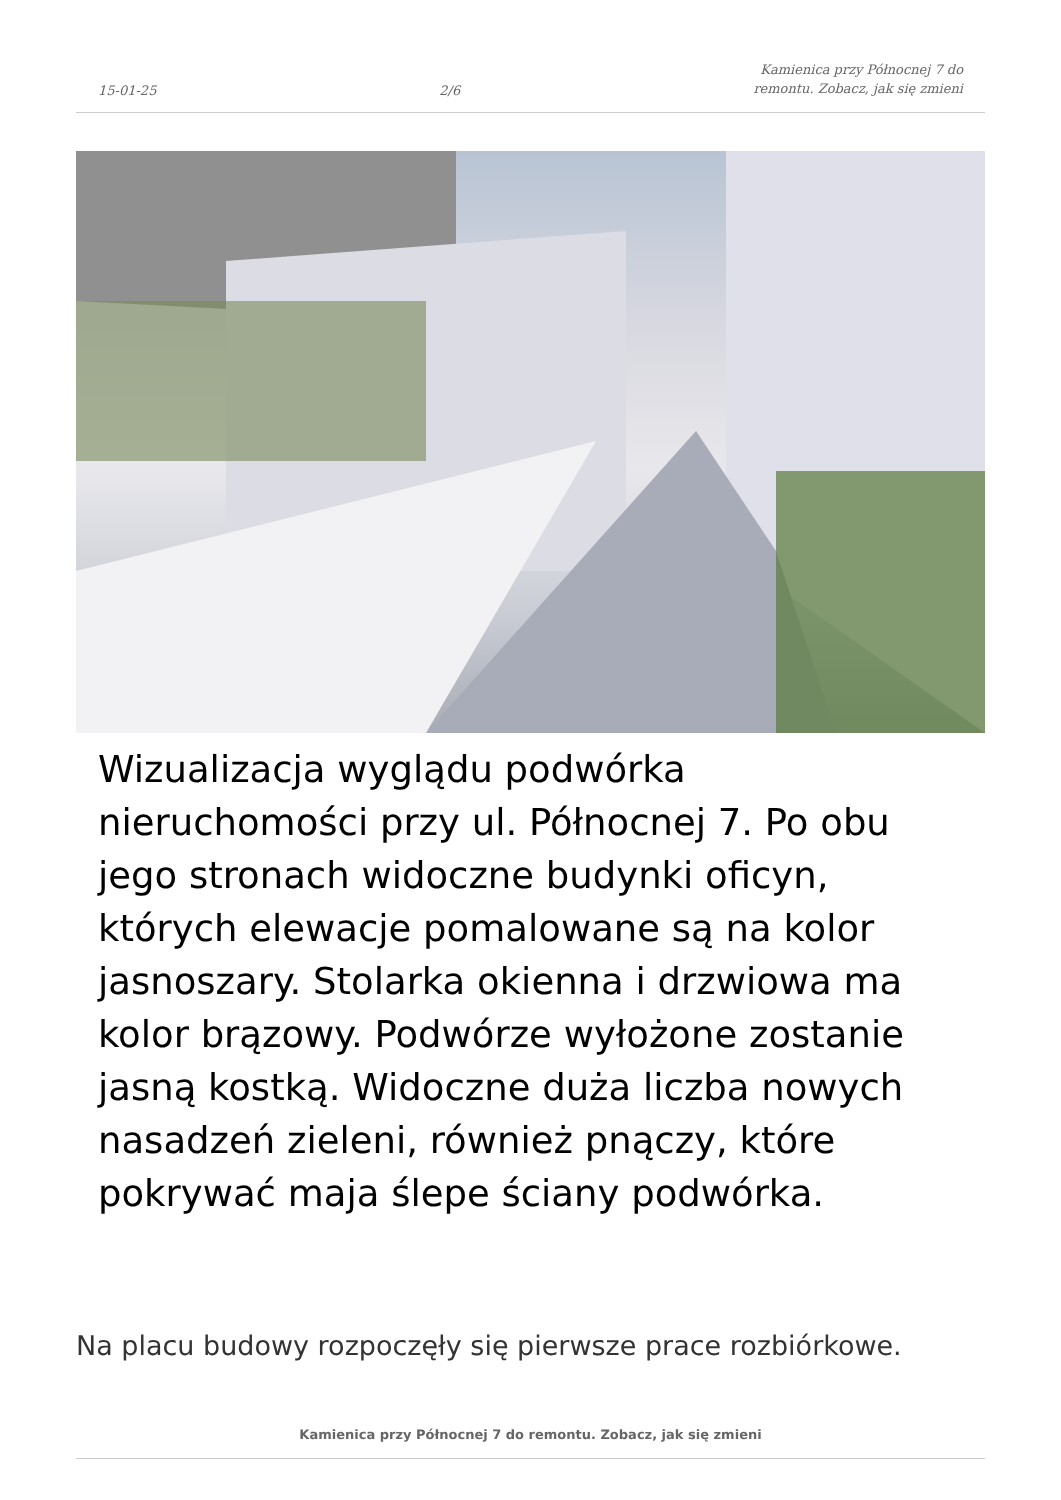15-01-25 2/6 Kamienica przy Północnej 7 do remontu. Zobacz, jak się zmieni
Wizualizacja wyglądu podwórka nieruchomości przy ul. Północnej 7. Po obu jego stronach widoczne budynki oficyn, których elewacje pomalowane są na kolor jasnoszary. Stolarka okienna i drzwiowa ma kolor brązowy. Podwórze wyłożone zostanie jasną kostką. Widoczne duża liczba nowych nasadzeń zieleni, również pnączy, które pokrywać maja ślepe ściany podwórka.
Na placu budowy rozpoczęły się pierwsze prace rozbiórkowe.
Kamienica przy Północnej 7 do remontu. Zobacz, jak się zmieni